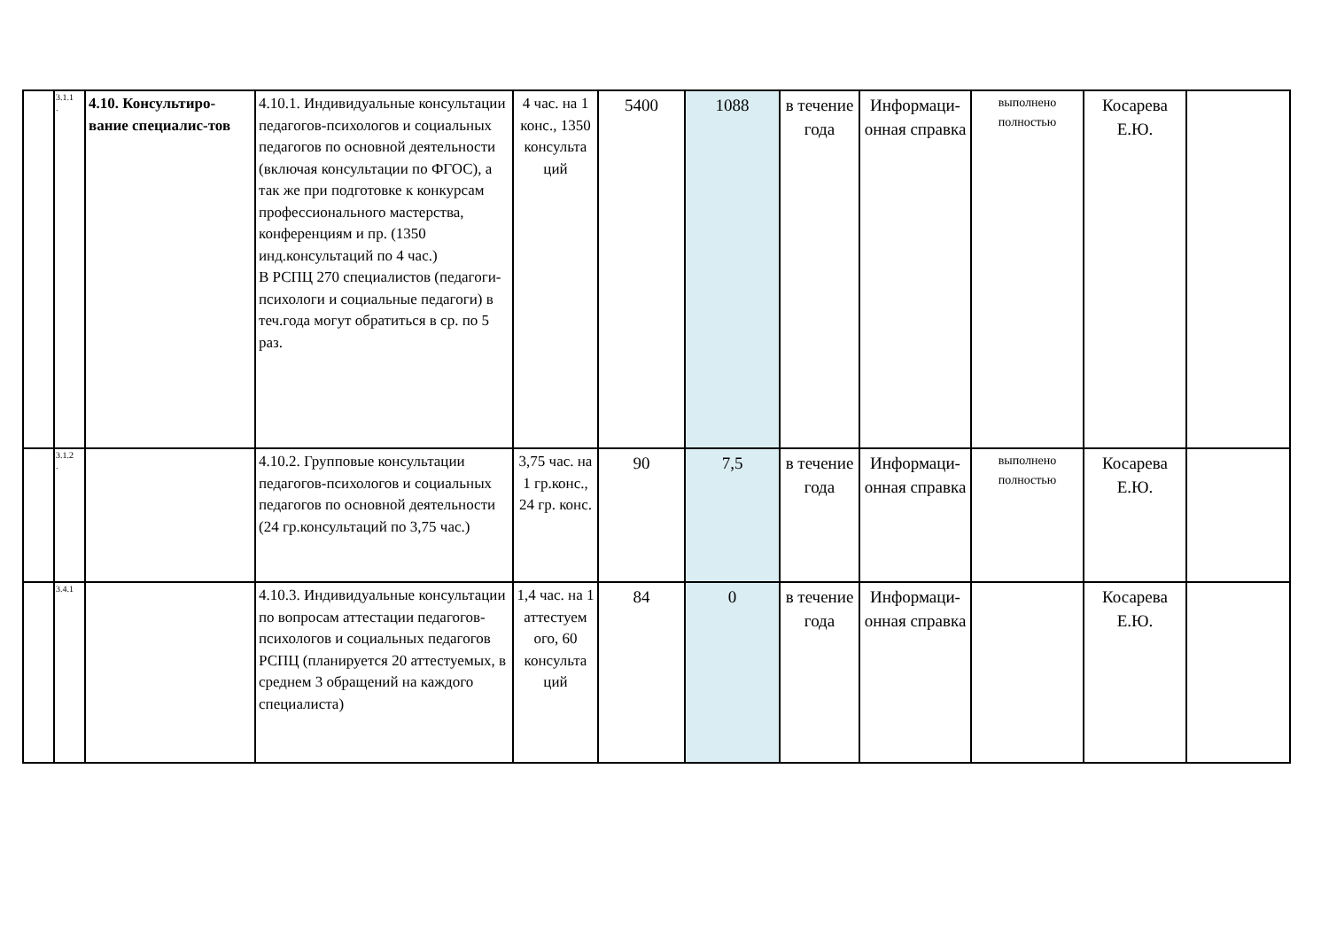| | 3.1.1 . | 4.10. Консультиро-вание специалис-тов | 4.10.1. Индивидуальные консультации педагогов-психологов и социальных педагогов по основной деятельности (включая консультации по ФГОС), а так же при подготовке к конкурсам профессионального мастерства, конференциям и пр. (1350 инд.консультаций по 4 час.) В РСПЦ 270 специалистов (педагоги-психологи и социальные педагоги) в теч.года могут обратиться в ср. по 5 раз. | 4 час. на 1 конс., 1350 консульта ций | 5400 | 1088 | в течение года | Информаци-онная справка | выполнено полностью | Косарева Е.Ю. | |
| | 3.1.2 . | | 4.10.2. Групповые консультации педагогов-психологов и социальных педагогов по основной деятельности (24 гр.консультаций по 3,75 час.) | 3,75 час. на 1 гр.конс., 24 гр. конс. | 90 | 7,5 | в течение года | Информаци-онная справка | выполнено полностью | Косарева Е.Ю. | |
| | 3.4.1 | | 4.10.3. Индивидуальные консультации по вопросам аттестации педагогов-психологов и социальных педагогов РСПЦ (планируется 20 аттестуемых, в среднем 3 обращений на каждого специалиста) | 1,4 час. на 1 аттестуем ого, 60 консульта ций | 84 | 0 | в течение года | Информаци-онная справка | | Косарева Е.Ю. | |